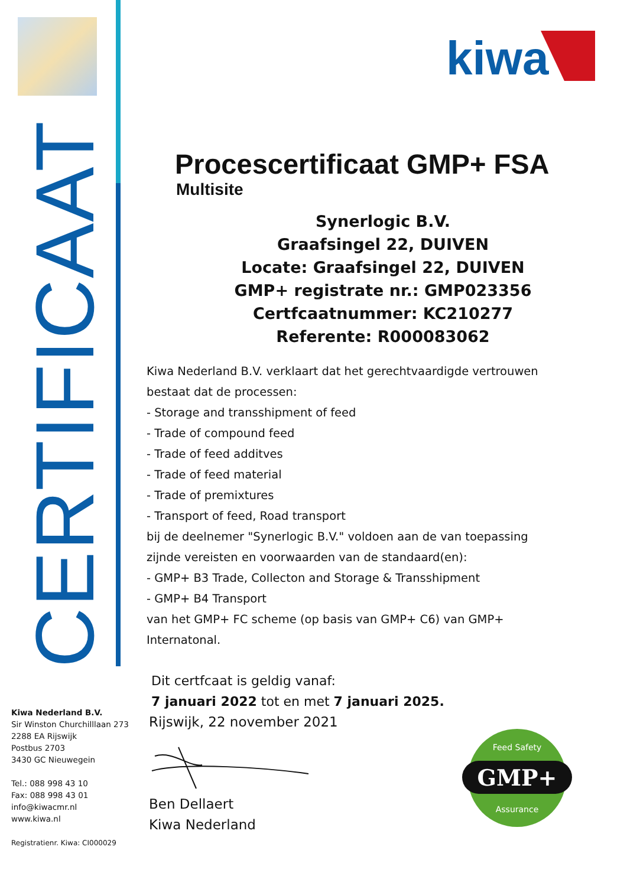CERTIFICAAT
kiwa
Procescertificaat GMP+ FSA
Multisite
Synerlogic B.V.
Graafsingel 22, DUIVEN
Locate: Graafsingel 22, DUIVEN
GMP+ registrate nr.: GMP023356
Certfcaatnummer: KC210277
Referente: R000083062
Kiwa Nederland B.V. verklaart dat het gerechtvaardigde vertrouwen
bestaat dat de processen:
- Storage and transshipment of feed
- Trade of compound feed
- Trade of feed additves
- Trade of feed material
- Trade of premixtures
- Transport of feed, Road transport
bij de deelnemer "Synerlogic B.V." voldoen aan de van toepassing
zijnde vereisten en voorwaarden van de standaard(en):
- GMP+ B3 Trade, Collecton and Storage & Transshipment
- GMP+ B4 Transport
van het GMP+ FC scheme (op basis van GMP+ C6) van GMP+
Internatonal.
Dit certfcaat is geldig vanaf:
7 januari 2022 tot en met 7 januari 2025.
Rijswijk, 22 november 2021
Ben Dellaert
Kiwa Nederland
Kiwa Nederland B.V.
Sir Winston Churchilllaan 273
2288 EA Rijswijk
Postbus 2703
3430 GC Nieuwegein
Tel.: 088 998 43 10
Fax: 088 998 43 01
info@kiwacmr.nl
www.kiwa.nl
Registratienr. Kiwa: CI000029
GMP+
Feed Safety
Assurance